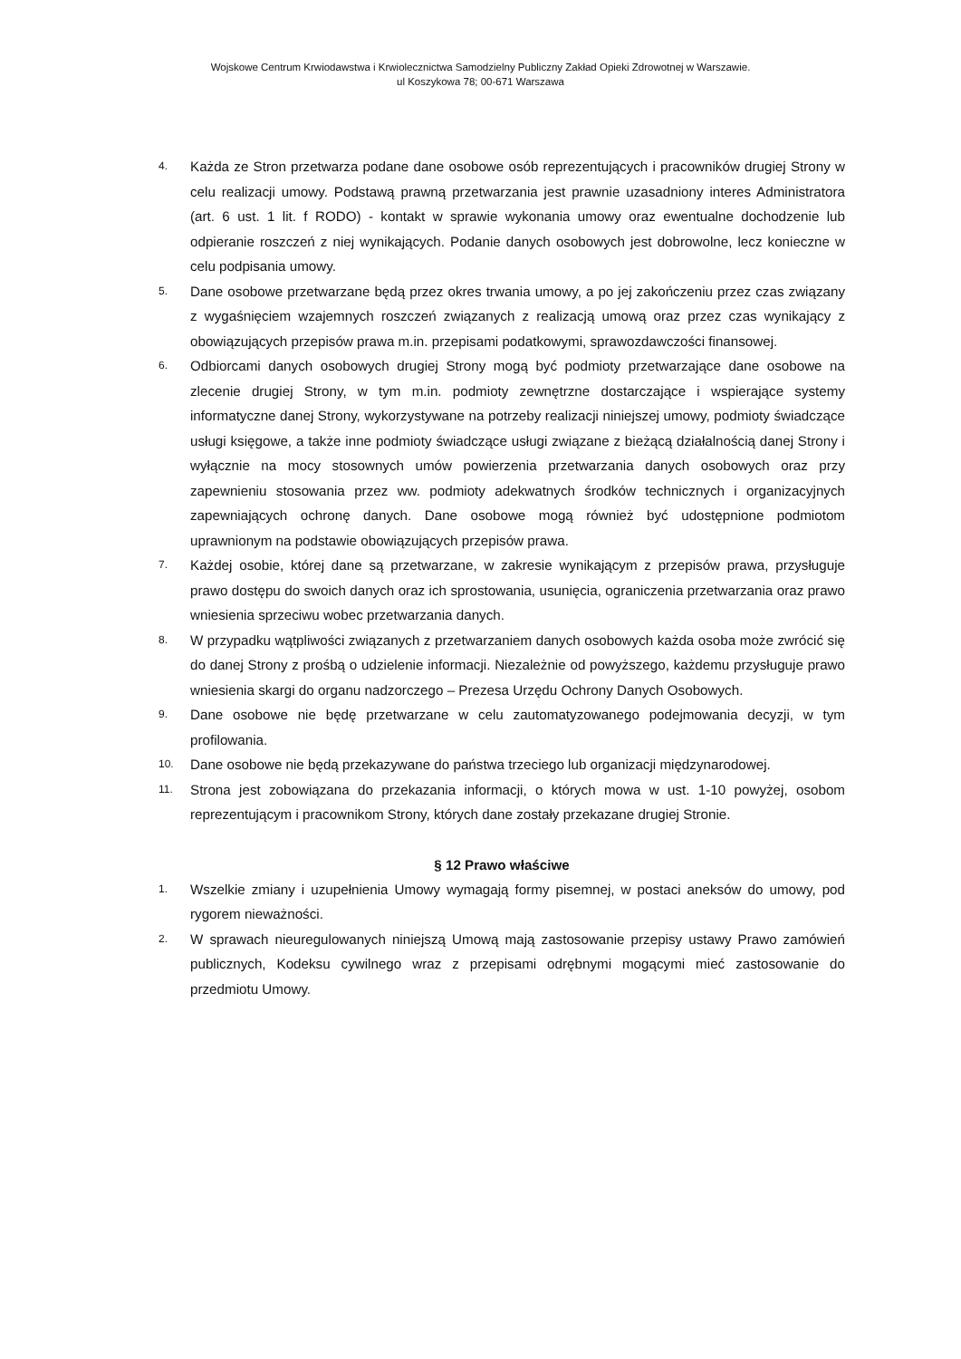Wojskowe Centrum Krwiodawstwa i Krwiolecznictwa Samodzielny Publiczny Zakład Opieki Zdrowotnej w Warszawie.
ul Koszykowa 78; 00-671 Warszawa
4. Każda ze Stron przetwarza podane dane osobowe osób reprezentujących i pracowników drugiej Strony w celu realizacji umowy. Podstawą prawną przetwarzania jest prawnie uzasadniony interes Administratora (art. 6 ust. 1 lit. f RODO) - kontakt w sprawie wykonania umowy oraz ewentualne dochodzenie lub odpieranie roszczeń z niej wynikających. Podanie danych osobowych jest dobrowolne, lecz konieczne w celu podpisania umowy.
5. Dane osobowe przetwarzane będą przez okres trwania umowy, a po jej zakończeniu przez czas związany z wygaśnięciem wzajemnych roszczeń związanych z realizacją umową oraz przez czas wynikający z obowiązujących przepisów prawa m.in. przepisami podatkowymi, sprawozdawczości finansowej.
6. Odbiorcami danych osobowych drugiej Strony mogą być podmioty przetwarzające dane osobowe na zlecenie drugiej Strony, w tym m.in. podmioty zewnętrzne dostarczające i wspierające systemy informatyczne danej Strony, wykorzystywane na potrzeby realizacji niniejszej umowy, podmioty świadczące usługi księgowe, a także inne podmioty świadczące usługi związane z bieżącą działalnością danej Strony i wyłącznie na mocy stosownych umów powierzenia przetwarzania danych osobowych oraz przy zapewnieniu stosowania przez ww. podmioty adekwatnych środków technicznych i organizacyjnych zapewniających ochronę danych. Dane osobowe mogą również być udostępnione podmiotom uprawnionym na podstawie obowiązujących przepisów prawa.
7. Każdej osobie, której dane są przetwarzane, w zakresie wynikającym z przepisów prawa, przysługuje prawo dostępu do swoich danych oraz ich sprostowania, usunięcia, ograniczenia przetwarzania oraz prawo wniesienia sprzeciwu wobec przetwarzania danych.
8. W przypadku wątpliwości związanych z przetwarzaniem danych osobowych każda osoba może zwrócić się do danej Strony z prośbą o udzielenie informacji. Niezależnie od powyższego, każdemu przysługuje prawo wniesienia skargi do organu nadzorczego – Prezesa Urzędu Ochrony Danych Osobowych.
9. Dane osobowe nie będę przetwarzane w celu zautomatyzowanego podejmowania decyzji, w tym profilowania.
10. Dane osobowe nie będą przekazywane do państwa trzeciego lub organizacji międzynarodowej.
11. Strona jest zobowiązana do przekazania informacji, o których mowa w ust. 1-10 powyżej, osobom reprezentującym i pracownikom Strony, których dane zostały przekazane drugiej Stronie.
§ 12 Prawo właściwe
1. Wszelkie zmiany i uzupełnienia Umowy wymagają formy pisemnej, w postaci aneksów do umowy, pod rygorem nieważności.
2. W sprawach nieuregulowanych niniejszą Umową mają zastosowanie przepisy ustawy Prawo zamówień publicznych, Kodeksu cywilnego wraz z przepisami odrębnymi mogącymi mieć zastosowanie do przedmiotu Umowy.